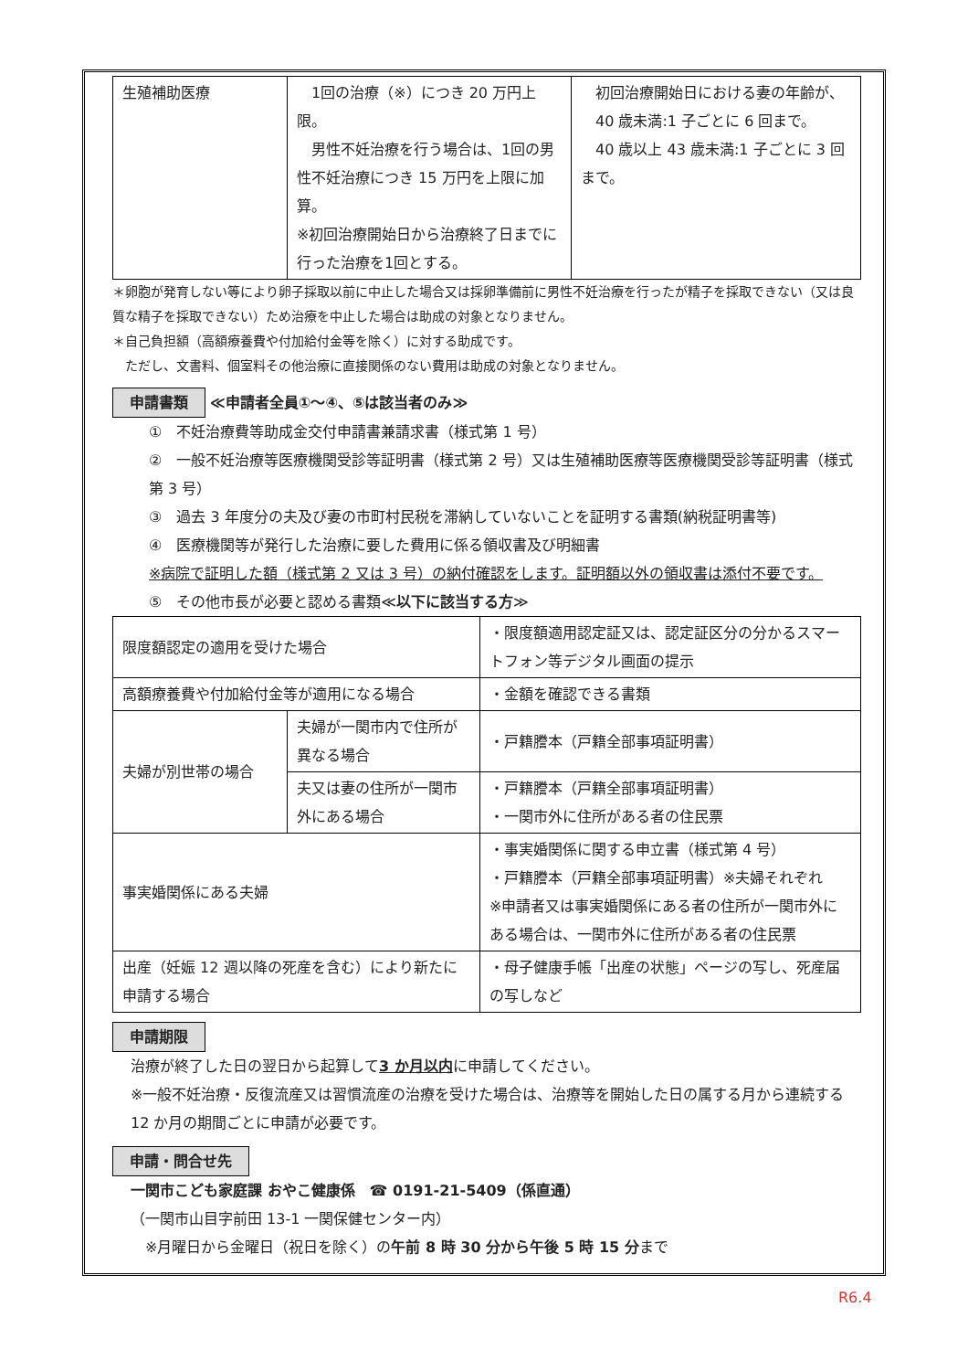| 生殖補助医療 | 1回の治療（※）につき 20 万円上限。 男性不妊治療を行う場合は、1回の男性不妊治療につき 15 万円を上限に加算。 ※初回治療開始日から治療終了日までに行った治療を1回とする。 | 初回治療開始日における妻の年齢が、 40 歳未満:1 子ごとに 6 回まで。 40 歳以上 43 歳未満:1 子ごとに 3 回まで。 |
＊卵胞が発育しない等により卵子採取以前に中止した場合又は採卵準備前に男性不妊治療を行ったが精子を採取できない（又は良質な精子を採取できない）ため治療を中止した場合は助成の対象となりません。
＊自己負担額（高額療養費や付加給付金等を除く）に対する助成です。
　ただし、文書料、個室料その他治療に直接関係のない費用は助成の対象となりません。
申請書類 ≪申請者全員①～④、⑤は該当者のみ≫
①　不妊治療費等助成金交付申請書兼請求書（様式第 1 号）
②　一般不妊治療等医療機関受診等証明書（様式第 2 号）又は生殖補助医療等医療機関受診等証明書（様式第 3 号）
③　過去 3 年度分の夫及び妻の市町村民税を滞納していないことを証明する書類(納税証明書等)
④　医療機関等が発行した治療に要した費用に係る領収書及び明細書
※病院で証明した額（様式第 2 又は 3 号）の納付確認をします。証明額以外の領収書は添付不要です。
⑤　その他市長が必要と認める書類≪以下に該当する方≫
| 限度額認定の適用を受けた場合 | | ・限度額適用認定証又は、認定証区分の分かるスマートフォン等デジタル画面の提示 |
| 高額療養費や付加給付金等が適用になる場合 | | ・金額を確認できる書類 |
| 夫婦が別世帯の場合 | 夫婦が一関市内で住所が異なる場合 | ・戸籍謄本（戸籍全部事項証明書） |
| | 夫又は妻の住所が一関市外にある場合 | ・戸籍謄本（戸籍全部事項証明書） ・一関市外に住所がある者の住民票 |
| 事実婚関係にある夫婦 | | ・事実婚関係に関する申立書（様式第 4 号） ・戸籍謄本（戸籍全部事項証明書）※夫婦それぞれ ※申請者又は事実婚関係にある者の住所が一関市外にある場合は、一関市外に住所がある者の住民票 |
| 出産（妊娠 12 週以降の死産を含む）により新たに申請する場合 | | ・母子健康手帳「出産の状態」ページの写し、死産届の写しなど |
申請期限
治療が終了した日の翌日から起算して3 か月以内に申請してください。
※一般不妊治療・反復流産又は習慣流産の治療を受けた場合は、治療等を開始した日の属する月から連続する 12 か月の期間ごとに申請が必要です。
申請・問合せ先
一関市こども家庭課 おやこ健康係　☎ 0191-21-5409（係直通）
（一関市山目字前田 13-1 一関保健センター内）
　※月曜日から金曜日（祝日を除く）の午前 8 時 30 分から午後 5 時 15 分まで
R6.4